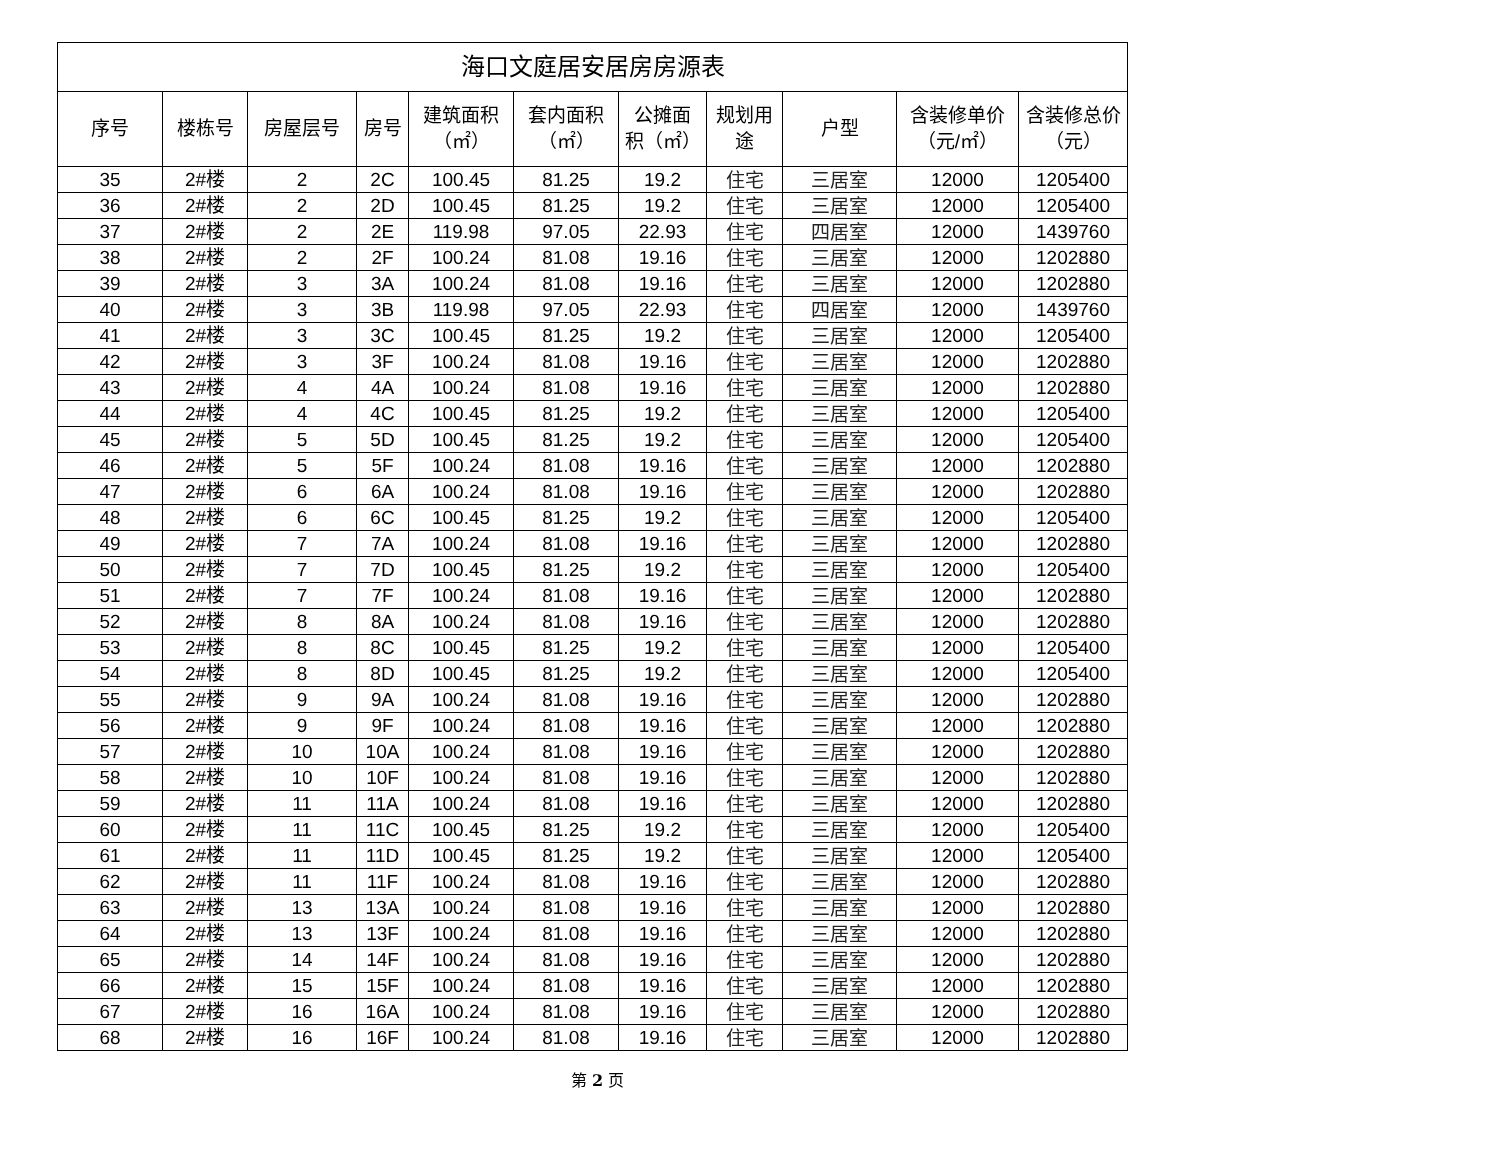| 海口文庭居安居房房源表 | | | | | | | | | | |
| --- | --- | --- | --- | --- | --- | --- | --- | --- | --- | --- |
| 序号 | 楼栋号 | 房屋层号 | 房号 | 建筑面积 （㎡） | 套内面积 （㎡） | 公摊面 积（㎡） | 规划用 途 | 户型 | 含装修单价 （元/㎡） | 含装修总价 （元） |
| 35 | 2#楼 | 2 | 2C | 100.45 | 81.25 | 19.2 | 住宅 | 三居室 | 12000 | 1205400 |
| 36 | 2#楼 | 2 | 2D | 100.45 | 81.25 | 19.2 | 住宅 | 三居室 | 12000 | 1205400 |
| 37 | 2#楼 | 2 | 2E | 119.98 | 97.05 | 22.93 | 住宅 | 四居室 | 12000 | 1439760 |
| 38 | 2#楼 | 2 | 2F | 100.24 | 81.08 | 19.16 | 住宅 | 三居室 | 12000 | 1202880 |
| 39 | 2#楼 | 3 | 3A | 100.24 | 81.08 | 19.16 | 住宅 | 三居室 | 12000 | 1202880 |
| 40 | 2#楼 | 3 | 3B | 119.98 | 97.05 | 22.93 | 住宅 | 四居室 | 12000 | 1439760 |
| 41 | 2#楼 | 3 | 3C | 100.45 | 81.25 | 19.2 | 住宅 | 三居室 | 12000 | 1205400 |
| 42 | 2#楼 | 3 | 3F | 100.24 | 81.08 | 19.16 | 住宅 | 三居室 | 12000 | 1202880 |
| 43 | 2#楼 | 4 | 4A | 100.24 | 81.08 | 19.16 | 住宅 | 三居室 | 12000 | 1202880 |
| 44 | 2#楼 | 4 | 4C | 100.45 | 81.25 | 19.2 | 住宅 | 三居室 | 12000 | 1205400 |
| 45 | 2#楼 | 5 | 5D | 100.45 | 81.25 | 19.2 | 住宅 | 三居室 | 12000 | 1205400 |
| 46 | 2#楼 | 5 | 5F | 100.24 | 81.08 | 19.16 | 住宅 | 三居室 | 12000 | 1202880 |
| 47 | 2#楼 | 6 | 6A | 100.24 | 81.08 | 19.16 | 住宅 | 三居室 | 12000 | 1202880 |
| 48 | 2#楼 | 6 | 6C | 100.45 | 81.25 | 19.2 | 住宅 | 三居室 | 12000 | 1205400 |
| 49 | 2#楼 | 7 | 7A | 100.24 | 81.08 | 19.16 | 住宅 | 三居室 | 12000 | 1202880 |
| 50 | 2#楼 | 7 | 7D | 100.45 | 81.25 | 19.2 | 住宅 | 三居室 | 12000 | 1205400 |
| 51 | 2#楼 | 7 | 7F | 100.24 | 81.08 | 19.16 | 住宅 | 三居室 | 12000 | 1202880 |
| 52 | 2#楼 | 8 | 8A | 100.24 | 81.08 | 19.16 | 住宅 | 三居室 | 12000 | 1202880 |
| 53 | 2#楼 | 8 | 8C | 100.45 | 81.25 | 19.2 | 住宅 | 三居室 | 12000 | 1205400 |
| 54 | 2#楼 | 8 | 8D | 100.45 | 81.25 | 19.2 | 住宅 | 三居室 | 12000 | 1205400 |
| 55 | 2#楼 | 9 | 9A | 100.24 | 81.08 | 19.16 | 住宅 | 三居室 | 12000 | 1202880 |
| 56 | 2#楼 | 9 | 9F | 100.24 | 81.08 | 19.16 | 住宅 | 三居室 | 12000 | 1202880 |
| 57 | 2#楼 | 10 | 10A | 100.24 | 81.08 | 19.16 | 住宅 | 三居室 | 12000 | 1202880 |
| 58 | 2#楼 | 10 | 10F | 100.24 | 81.08 | 19.16 | 住宅 | 三居室 | 12000 | 1202880 |
| 59 | 2#楼 | 11 | 11A | 100.24 | 81.08 | 19.16 | 住宅 | 三居室 | 12000 | 1202880 |
| 60 | 2#楼 | 11 | 11C | 100.45 | 81.25 | 19.2 | 住宅 | 三居室 | 12000 | 1205400 |
| 61 | 2#楼 | 11 | 11D | 100.45 | 81.25 | 19.2 | 住宅 | 三居室 | 12000 | 1205400 |
| 62 | 2#楼 | 11 | 11F | 100.24 | 81.08 | 19.16 | 住宅 | 三居室 | 12000 | 1202880 |
| 63 | 2#楼 | 13 | 13A | 100.24 | 81.08 | 19.16 | 住宅 | 三居室 | 12000 | 1202880 |
| 64 | 2#楼 | 13 | 13F | 100.24 | 81.08 | 19.16 | 住宅 | 三居室 | 12000 | 1202880 |
| 65 | 2#楼 | 14 | 14F | 100.24 | 81.08 | 19.16 | 住宅 | 三居室 | 12000 | 1202880 |
| 66 | 2#楼 | 15 | 15F | 100.24 | 81.08 | 19.16 | 住宅 | 三居室 | 12000 | 1202880 |
| 67 | 2#楼 | 16 | 16A | 100.24 | 81.08 | 19.16 | 住宅 | 三居室 | 12000 | 1202880 |
| 68 | 2#楼 | 16 | 16F | 100.24 | 81.08 | 19.16 | 住宅 | 三居室 | 12000 | 1202880 |
第 2 页